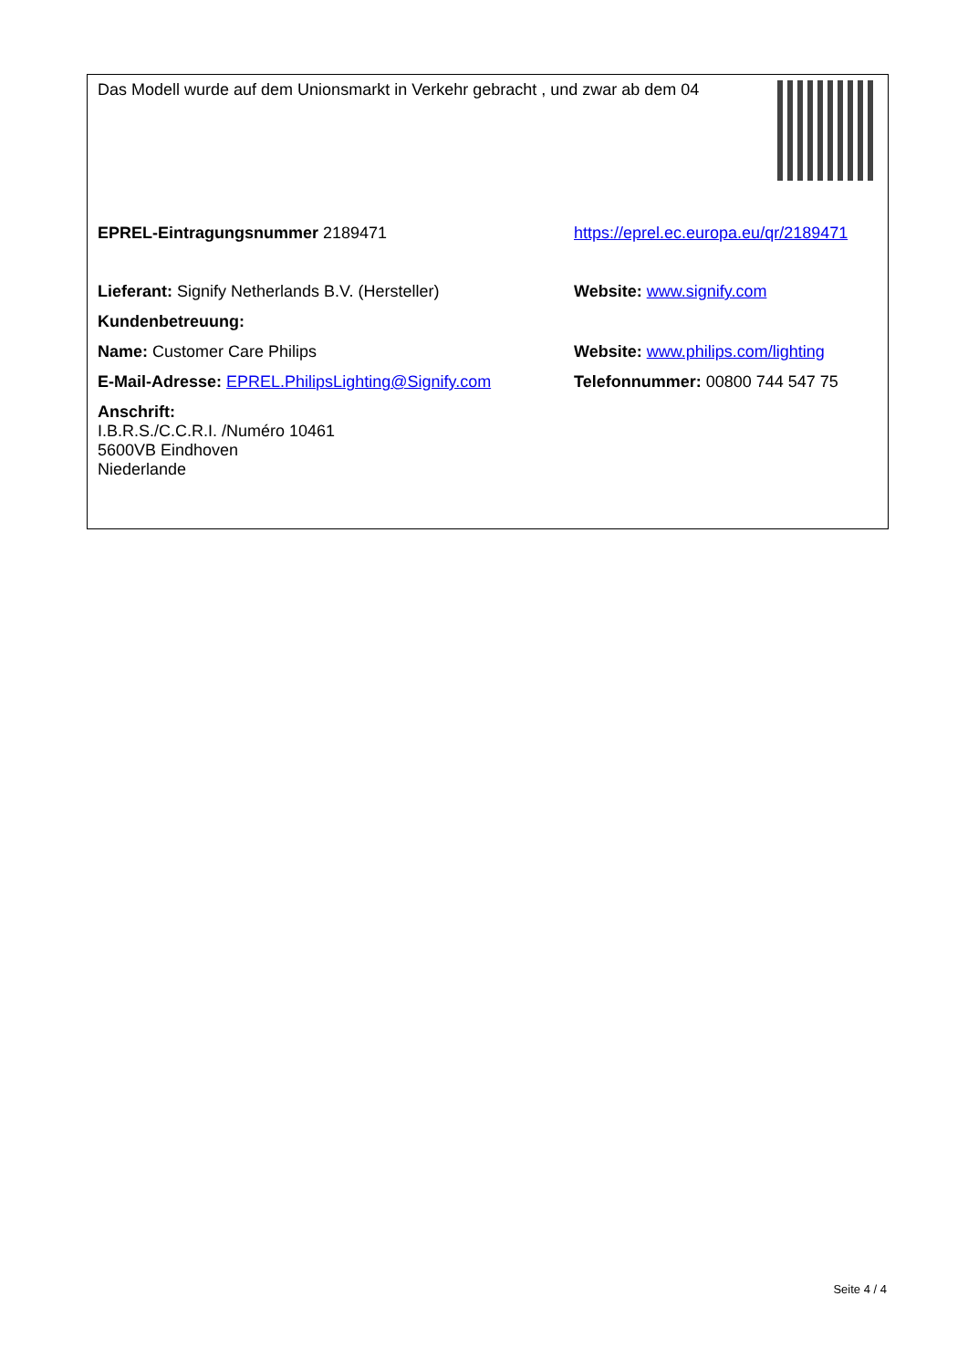| Das Modell wurde auf dem Unionsmarkt in Verkehr gebracht , und zwar ab dem 04 | |
| EPREL-Eintragungsnummer 2189471 | https://eprel.ec.europa.eu/qr/2189471 |
| Lieferant: Signify Netherlands B.V. (Hersteller) | Website: www.signify.com |
| Kundenbetreuung: | |
| Name: Customer Care Philips | Website: www.philips.com/lighting |
| E-Mail-Adresse: EPREL.PhilipsLighting@Signify.com | Telefonnummer: 00800 744 547 75 |
| Anschrift: I.B.R.S./C.C.R.I. /Numéro 10461 5600VB Eindhoven Niederlande | |
Seite 4 / 4